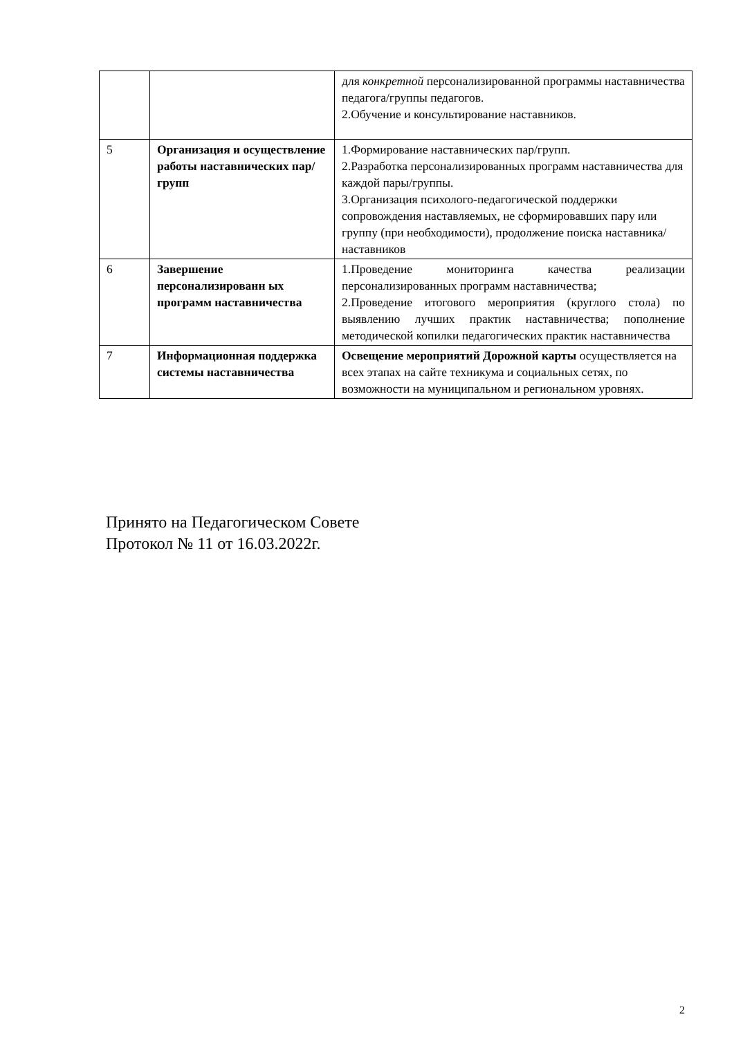| | | для конкретной персонализированной программы наставничества педагога/группы педагогов. 2.Обучение и консультирование наставников. |
| 5 | Организация и осуществление работы наставнических пар/групп | 1.Формирование наставнических пар/групп. 2.Разработка персонализированных программ наставничества для каждой пары/группы. 3.Организация психолого-педагогической поддержки сопровождения наставляемых, не сформировавших пару или группу (при необходимости), продолжение поиска наставника/наставников |
| 6 | Завершение персонализированн ых программ наставничества | 1.Проведение мониторинга качества реализации персонализированных программ наставничества; 2.Проведение итогового мероприятия (круглого стола) по выявлению лучших практик наставничества; пополнение методической копилки педагогических практик наставничества |
| 7 | Информационная поддержка системы наставничества | Освещение мероприятий Дорожной карты осуществляется на всех этапах на сайте техникума и социальных сетях, по возможности на муниципальном и региональном уровнях. |
Принято на Педагогическом Совете
Протокол № 11 от 16.03.2022г.
2